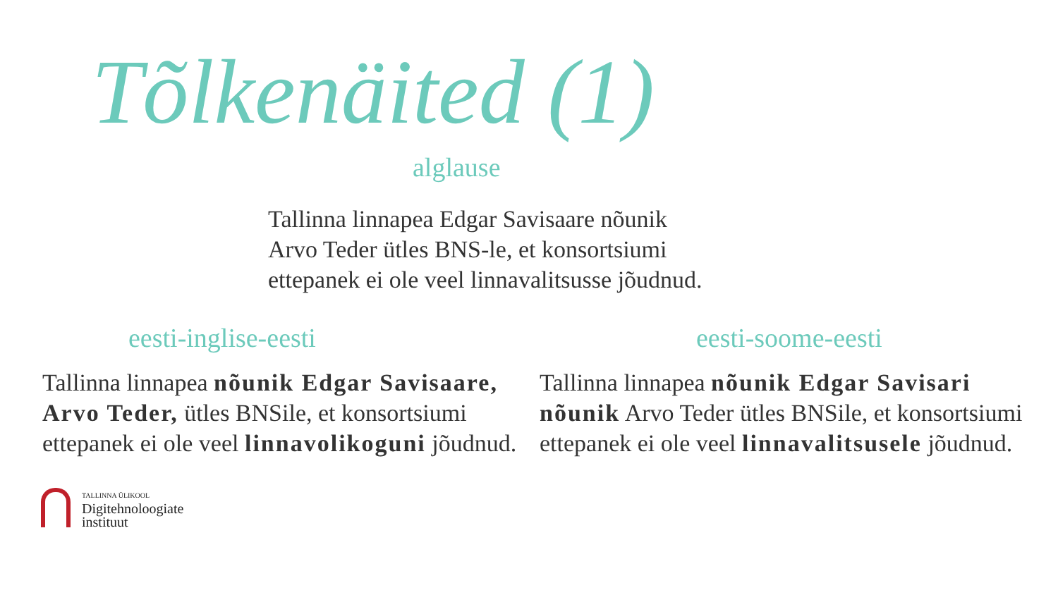Tõlkenäited (1)
alglause
Tallinna linnapea Edgar Savisaare nõunik
Arvo Teder ütles BNS-le, et konsortsiumi
ettepanek ei ole veel linnavalitsusse jõudnud.
eesti-inglise-eesti
Tallinna linnapea nõunik Edgar Savisaare, Arvo Teder, ütles BNSile, et konsortsiumi ettepanek ei ole veel linnavolikoguni jõudnud.
eesti-soome-eesti
Tallinna linnapea nõunik Edgar Savisari nõunik Arvo Teder ütles BNSile, et konsortsiumi ettepanek ei ole veel linnavalitsusele jõudnud.
TALLINNA ÜLIKOOL
Digitehnoloogiate
instituut